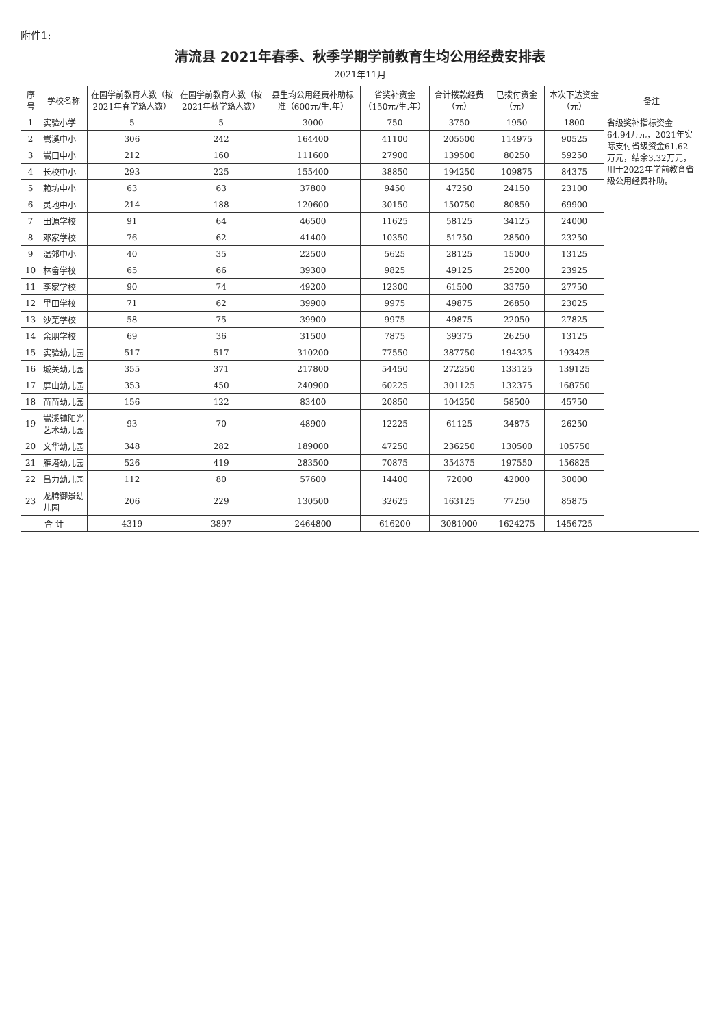附件1:
清流县 2021年春季、秋季学期学前教育生均公用经费安排表
2021年11月
| 序号 | 学校名称 | 在园学前教育人数（按2021年春学籍人数） | 在园学前教育人数（按2021年秋学籍人数） | 县生均公用经费补助标准（600元/生.年） | 省奖补资金（150元/生.年） | 合计拨款经费（元） | 已拨付资金（元） | 本次下达资金（元） | 备注 |
| --- | --- | --- | --- | --- | --- | --- | --- | --- | --- |
| 1 | 实验小学 | 5 | 5 | 3000 | 750 | 3750 | 1950 | 1800 | 省级奖补指标资金64.94万元，2021年实际支付省级资金61.62万元，结余3.32万元，用于2022年学前教育省级公用经费补助。 |
| 2 | 嵩溪中小 | 306 | 242 | 164400 | 41100 | 205500 | 114975 | 90525 | |
| 3 | 嵩口中小 | 212 | 160 | 111600 | 27900 | 139500 | 80250 | 59250 | |
| 4 | 长校中小 | 293 | 225 | 155400 | 38850 | 194250 | 109875 | 84375 | |
| 5 | 赖坊中小 | 63 | 63 | 37800 | 9450 | 47250 | 24150 | 23100 | |
| 6 | 灵地中小 | 214 | 188 | 120600 | 30150 | 150750 | 80850 | 69900 | |
| 7 | 田源学校 | 91 | 64 | 46500 | 11625 | 58125 | 34125 | 24000 | |
| 8 | 邓家学校 | 76 | 62 | 41400 | 10350 | 51750 | 28500 | 23250 | |
| 9 | 温郊中小 | 40 | 35 | 22500 | 5625 | 28125 | 15000 | 13125 | |
| 10 | 林畲学校 | 65 | 66 | 39300 | 9825 | 49125 | 25200 | 23925 | |
| 11 | 李家学校 | 90 | 74 | 49200 | 12300 | 61500 | 33750 | 27750 | |
| 12 | 里田学校 | 71 | 62 | 39900 | 9975 | 49875 | 26850 | 23025 | |
| 13 | 沙芜学校 | 58 | 75 | 39900 | 9975 | 49875 | 22050 | 27825 | |
| 14 | 余朋学校 | 69 | 36 | 31500 | 7875 | 39375 | 26250 | 13125 | |
| 15 | 实验幼儿园 | 517 | 517 | 310200 | 77550 | 387750 | 194325 | 193425 | |
| 16 | 城关幼儿园 | 355 | 371 | 217800 | 54450 | 272250 | 133125 | 139125 | |
| 17 | 屏山幼儿园 | 353 | 450 | 240900 | 60225 | 301125 | 132375 | 168750 | |
| 18 | 苗苗幼儿园 | 156 | 122 | 83400 | 20850 | 104250 | 58500 | 45750 | |
| 19 | 嵩溪镇阳光艺术幼儿园 | 93 | 70 | 48900 | 12225 | 61125 | 34875 | 26250 | |
| 20 | 文华幼儿园 | 348 | 282 | 189000 | 47250 | 236250 | 130500 | 105750 | |
| 21 | 雁塔幼儿园 | 526 | 419 | 283500 | 70875 | 354375 | 197550 | 156825 | |
| 22 | 昌力幼儿园 | 112 | 80 | 57600 | 14400 | 72000 | 42000 | 30000 | |
| 23 | 龙腾御景幼儿园 | 206 | 229 | 130500 | 32625 | 163125 | 77250 | 85875 | |
| 合 计 | | 4319 | 3897 | 2464800 | 616200 | 3081000 | 1624275 | 1456725 | |